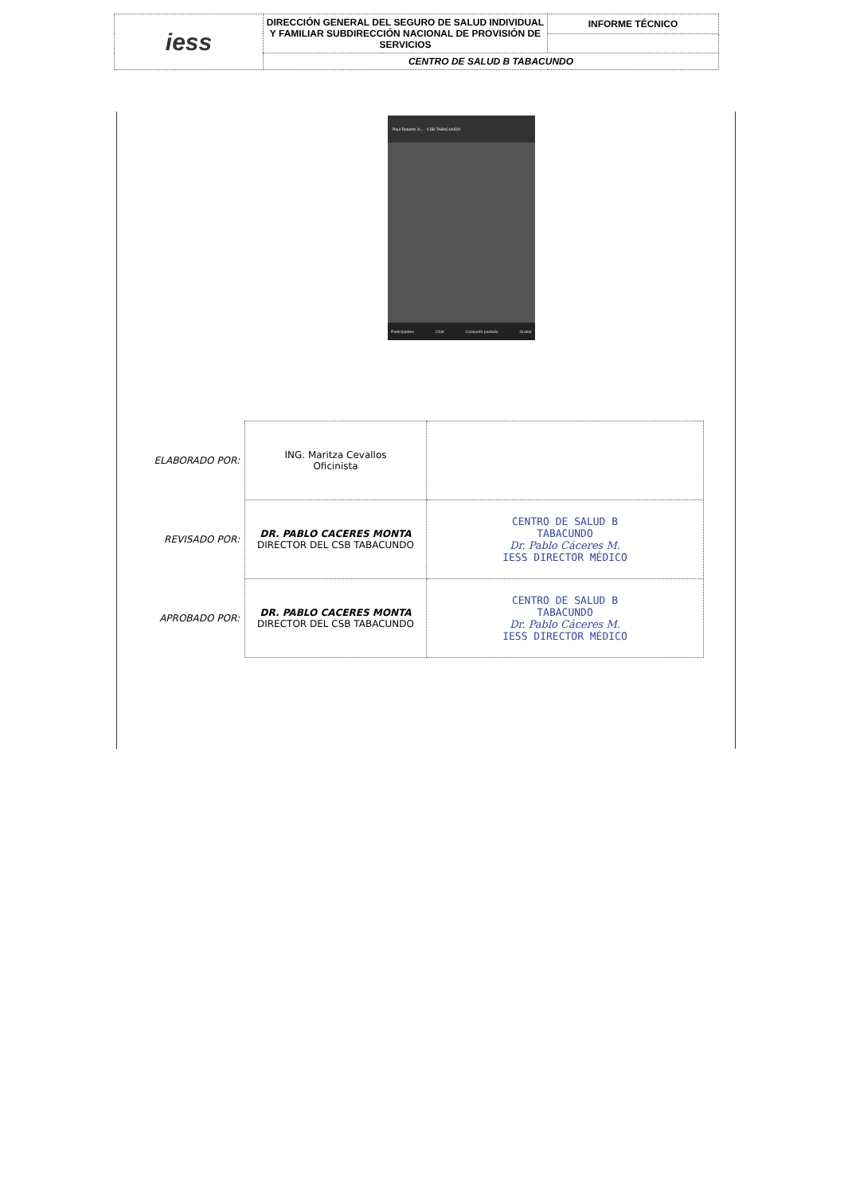| iess | DIRECCIÓN GENERAL DEL SEGURO DE SALUD INDIVIDUAL Y FAMILIAR SUBDIRECCIÓN NACIONAL DE PROVISIÓN DE SERVICIOS | INFORME TÉCNICO |
| | CENTRO DE SALUD B TABACUNDO | |
Paul Roberto Jr... CSB TABACUNDO
Participantes Chat Compartir pantalla Grabar
| ELABORADO POR: | ING. Maritza Cevallos Oficinista | |
| REVISADO POR: | DR. PABLO CACERES MONTA DIRECTOR DEL CSB TABACUNDO | CENTRO DE SALUD B TABACUNDO Dr. Pablo Cáceres M. IESS DIRECTOR MÉDICO |
| APROBADO POR: | DR. PABLO CACERES MONTA DIRECTOR DEL CSB TABACUNDO | CENTRO DE SALUD B TABACUNDO Dr. Pablo Cáceres M. IESS DIRECTOR MÉDICO |